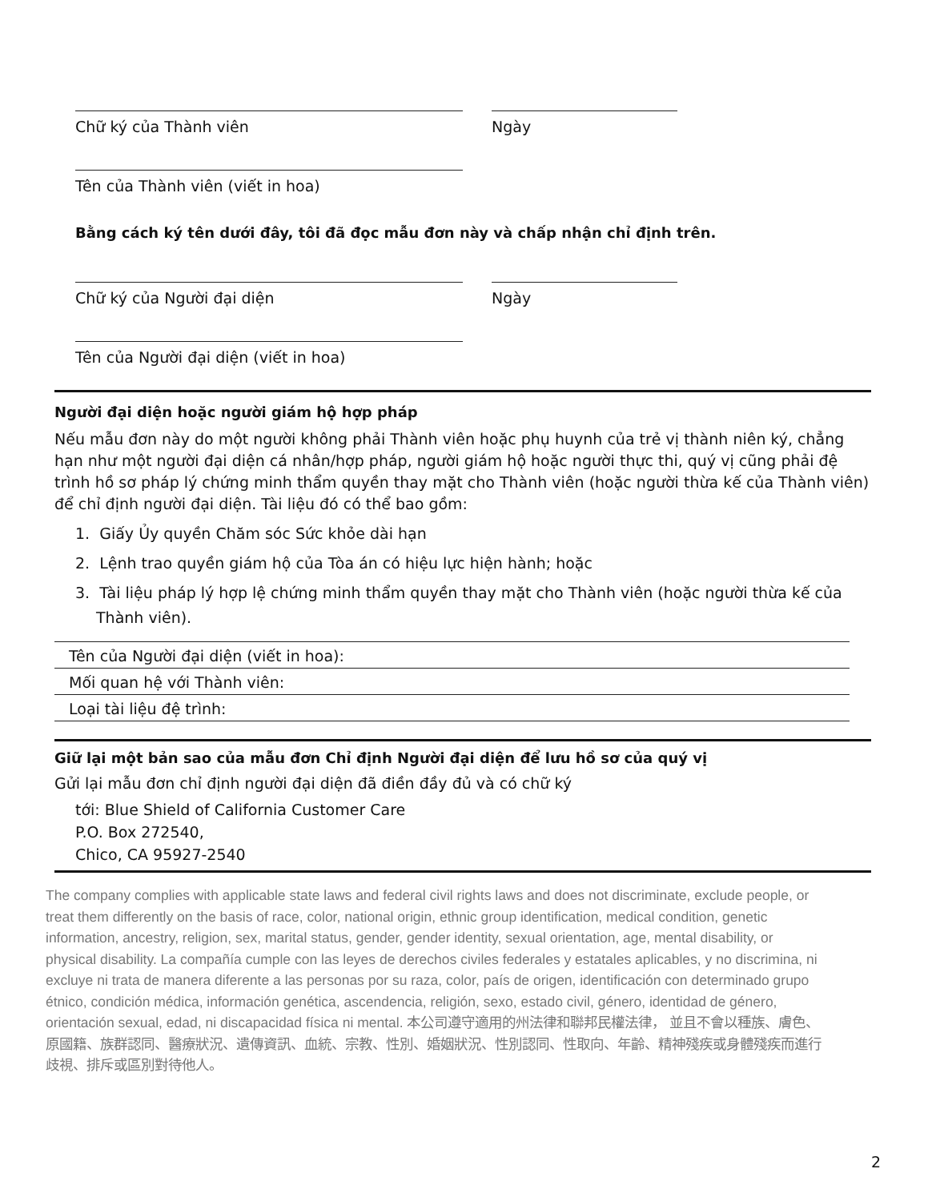Chữ ký của Thành viên Ngày
Tên của Thành viên (viết in hoa)
Bằng cách ký tên dưới đây, tôi đã đọc mẫu đơn này và chấp nhận chỉ định trên.
Chữ ký của Người đại diện Ngày
Tên của Người đại diện (viết in hoa)
Người đại diện hoặc người giám hộ hợp pháp
Nếu mẫu đơn này do một người không phải Thành viên hoặc phụ huynh của trẻ vị thành niên ký, chẳng hạn như một người đại diện cá nhân/hợp pháp, người giám hộ hoặc người thực thi, quý vị cũng phải đệ trình hồ sơ pháp lý chứng minh thẩm quyền thay mặt cho Thành viên (hoặc người thừa kế của Thành viên) để chỉ định người đại diện. Tài liệu đó có thể bao gồm:
1. Giấy Ủy quyền Chăm sóc Sức khỏe dài hạn
2. Lệnh trao quyền giám hộ của Tòa án có hiệu lực hiện hành; hoặc
3. Tài liệu pháp lý hợp lệ chứng minh thẩm quyền thay mặt cho Thành viên (hoặc người thừa kế của Thành viên).
Tên của Người đại diện (viết in hoa):
Mối quan hệ với Thành viên:
Loại tài liệu đệ trình:
Giữ lại một bản sao của mẫu đơn Chỉ định Người đại diện để lưu hồ sơ của quý vị
Gửi lại mẫu đơn chỉ định người đại diện đã điền đầy đủ và có chữ ký
tới: Blue Shield of California Customer Care
P.O. Box 272540,
Chico, CA 95927-2540
The company complies with applicable state laws and federal civil rights laws and does not discriminate, exclude people, or treat them differently on the basis of race, color, national origin, ethnic group identification, medical condition, genetic information, ancestry, religion, sex, marital status, gender, gender identity, sexual orientation, age, mental disability, or physical disability. La compañía cumple con las leyes de derechos civiles federales y estatales aplicables, y no discrimina, ni excluye ni trata de manera diferente a las personas por su raza, color, país de origen, identificación con determinado grupo étnico, condición médica, información genética, ascendencia, religión, sexo, estado civil, género, identidad de género, orientación sexual, edad, ni discapacidad física ni mental. 本公司遵守適用的州法律和聯邦民權法律， 並且不會以種族、膚色、原國籍、族群認同、醫療狀況、遺傳資訊、血統、宗教、性別、婚姻狀況、性別認同、性取向、年齡、精神殘疾或身體殘疾而進行歧視、排斥或區別對待他人。
2